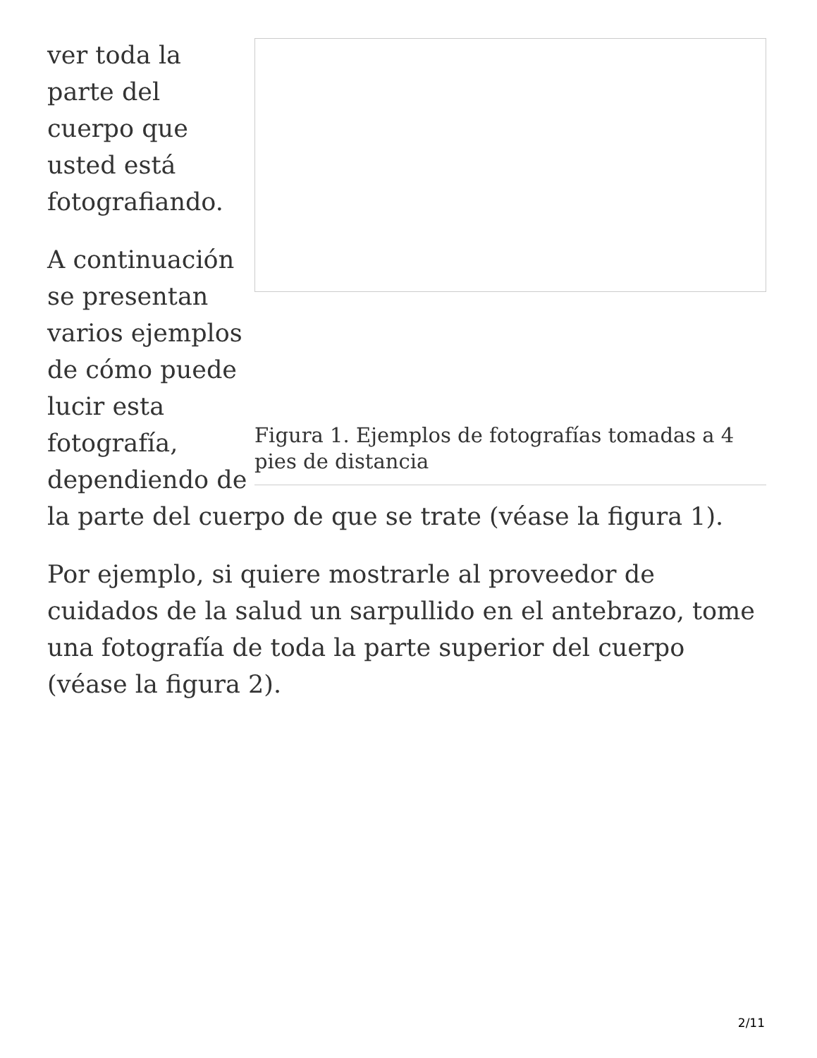Figura 1. Ejemplos de fotografías tomadas a 4 pies de distancia
ver toda la parte del cuerpo que usted está fotografiando.
A continuación se presentan varios ejemplos de cómo puede lucir esta fotografía, dependiendo de la parte del cuerpo de que se trate (véase la figura 1).
Por ejemplo, si quiere mostrarle al proveedor de cuidados de la salud un sarpullido en el antebrazo, tome una fotografía de toda la parte superior del cuerpo (véase la figura 2).
2/11